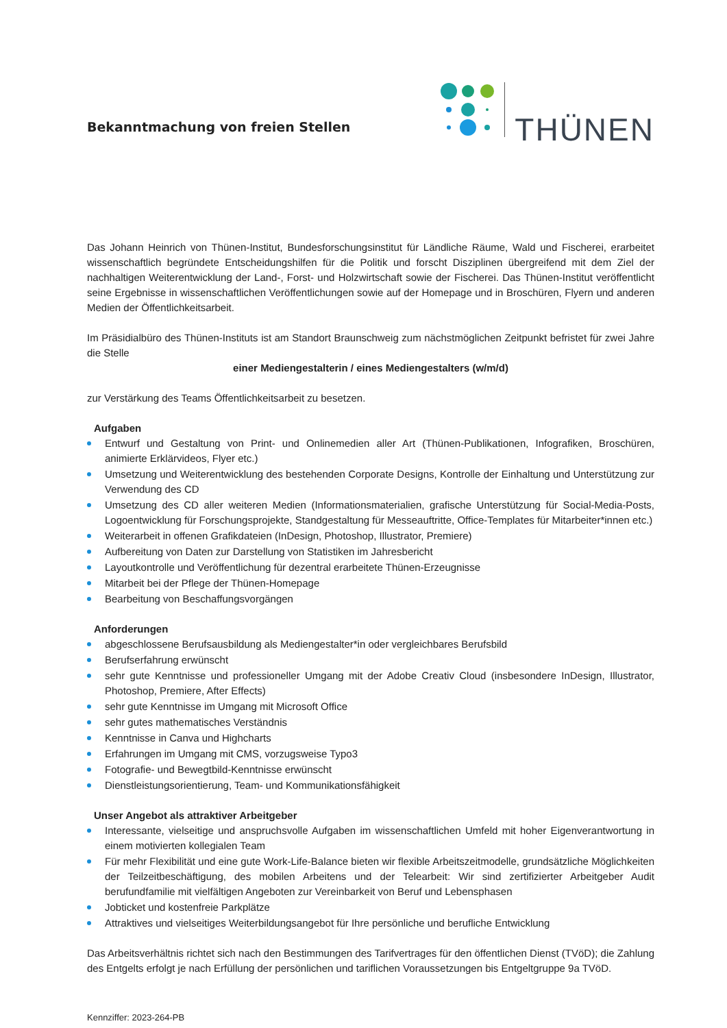Bekanntmachung von freien Stellen
THÜNEN
Das Johann Heinrich von Thünen-Institut, Bundesforschungsinstitut für Ländliche Räume, Wald und Fischerei, erarbeitet wissenschaftlich begründete Entscheidungshilfen für die Politik und forscht Disziplinen übergreifend mit dem Ziel der nachhaltigen Weiterentwicklung der Land-, Forst- und Holzwirtschaft sowie der Fischerei. Das Thünen-Institut veröffentlicht seine Ergebnisse in wissenschaftlichen Veröffentlichungen sowie auf der Homepage und in Broschüren, Flyern und anderen Medien der Öffentlichkeitsarbeit.
Im Präsidialbüro des Thünen-Instituts ist am Standort Braunschweig zum nächstmöglichen Zeitpunkt befristet für zwei Jahre die Stelle
einer Mediengestalterin / eines Mediengestalters (w/m/d)
zur Verstärkung des Teams Öffentlichkeitsarbeit zu besetzen.
Aufgaben
Entwurf und Gestaltung von Print- und Onlinemedien aller Art (Thünen-Publikationen, Infografiken, Broschüren, animierte Erklärvideos, Flyer etc.)
Umsetzung und Weiterentwicklung des bestehenden Corporate Designs, Kontrolle der Einhaltung und Unterstützung zur Verwendung des CD
Umsetzung des CD aller weiteren Medien (Informationsmaterialien, grafische Unterstützung für Social-Media-Posts, Logoentwicklung für Forschungsprojekte, Standgestaltung für Messeauftritte, Office-Templates für Mitarbeiter*innen etc.)
Weiterarbeit in offenen Grafikdateien (InDesign, Photoshop, Illustrator, Premiere)
Aufbereitung von Daten zur Darstellung von Statistiken im Jahresbericht
Layoutkontrolle und Veröffentlichung für dezentral erarbeitete Thünen-Erzeugnisse
Mitarbeit bei der Pflege der Thünen-Homepage
Bearbeitung von Beschaffungsvorgängen
Anforderungen
abgeschlossene Berufsausbildung als Mediengestalter*in oder vergleichbares Berufsbild
Berufserfahrung erwünscht
sehr gute Kenntnisse und professioneller Umgang mit der Adobe Creativ Cloud (insbesondere InDesign, Illustrator, Photoshop, Premiere, After Effects)
sehr gute Kenntnisse im Umgang mit Microsoft Office
sehr gutes mathematisches Verständnis
Kenntnisse in Canva und Highcharts
Erfahrungen im Umgang mit CMS, vorzugsweise Typo3
Fotografie- und Bewegtbild-Kenntnisse erwünscht
Dienstleistungsorientierung, Team- und Kommunikationsfähigkeit
Unser Angebot als attraktiver Arbeitgeber
Interessante, vielseitige und anspruchsvolle Aufgaben im wissenschaftlichen Umfeld mit hoher Eigenverantwortung in einem motivierten kollegialen Team
Für mehr Flexibilität und eine gute Work-Life-Balance bieten wir flexible Arbeitszeitmodelle, grundsätzliche Möglichkeiten der Teilzeitbeschäftigung, des mobilen Arbeitens und der Telearbeit: Wir sind zertifizierter Arbeitgeber Audit berufundfamilie mit vielfältigen Angeboten zur Vereinbarkeit von Beruf und Lebensphasen
Jobticket und kostenfreie Parkplätze
Attraktives und vielseitiges Weiterbildungsangebot für Ihre persönliche und berufliche Entwicklung
Das Arbeitsverhältnis richtet sich nach den Bestimmungen des Tarifvertrages für den öffentlichen Dienst (TVöD); die Zahlung des Entgelts erfolgt je nach Erfüllung der persönlichen und tariflichen Voraussetzungen bis Entgeltgruppe 9a TVöD.
Kennziffer: 2023-264-PB